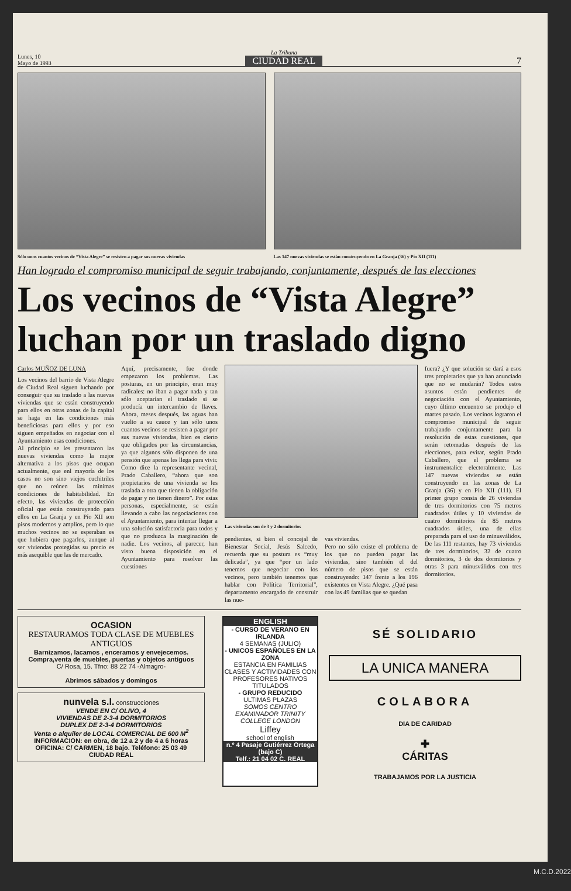Lunes, 10
Mayo de 1993
La Tribuna
CIUDAD REAL
7
Sólo unos cuantos vecinos de “Vista Alegre” se resisten a pagar sus nuevas viviendas
Las 147 nuevas viviendas se están construyendo en La Granja (36) y Pío XII (111)
Han logrado el compromiso municipal de seguir trabajando, conjuntamente, después de las elecciones
Los vecinos de “Vista Alegre” luchan por un traslado digno
Carlos MUÑOZ DE LUNA
Los vecinos del barrio de Vista Alegre de Ciudad Real siguen luchando por conseguir que su traslado a las nuevas viviendas que se están construyendo para ellos en otras zonas de la capital se haga en las condiciones más beneficiosas para ellos y por eso siguen empeñados en negociar con el Ayuntamiento esas condiciones.
Al principio se les presentaron las nuevas viviendas como la mejor alternativa a los pisos que ocupan actualmente, que enl mayoría de los casos no son sino viejos cuchitriles que no reúnen las mínimas condiciones de habitabilidad. En efecto, las viviendas de protección oficial que están construyendo para ellos en La Granja y en Pío XII son pisos modernos y amplios, pero lo que muchos vecinos no se esperaban es que hubiera que pagarlos, aunque al ser viviendas protegidas su precio es más asequible que las de mercado.
Aquí, precisamente, fue donde empezaron los problemas. Las posturas, en un principio, eran muy radicales: no iban a pagar nada y tan sólo aceptarían el traslado si se producía un intercambio de llaves. Ahora, meses después, las aguas han vuelto a su cauce y tan sólo unos cuantos vecinos se resisten a pagar por sus nuevas viviendas, bien es cierto que obligados por las circunstancias, ya que algunos sólo disponen de una pensión que apenas les llega para vivir. Como dice la representante vecinal, Prado Caballero, “ahora que son propietarios de una vivienda se les traslada a otra que tienen la obligación de pagar y no tienen dinero”. Por estas personas, especialmente, se están llevando a cabo las negociaciones con el Ayuntamiento, para intentar llegar a una solución satisfactoria para todos y que no produzca la marginación de nadie. Los vecinos, al parecer, han visto buena disposición en el Ayuntamiento para resolver las cuestiones
Las viviendas son de 3 y 2 dormitorios
pendientes, si bien el concejal de Bienestar Social, Jesús Salcedo, recuerda que su postura es “muy delicada”, ya que “por un lado tenemos que negociar con los vecinos, pero también tenemos que hablar con Política Territorial”, departamento encargado de construir las nue-
vas viviendas.
Pero no sólo existe el problema de los que no pueden pagar las viviendas, sino también el del número de pisos que se están construyendo: 147 frente a los 196 existentes en Vista Alegre. ¿Qué pasa con las 49 familias que se quedan
fuera? ¿Y que solución se dará a esos tres propietarios que ya han anunciado que no se mudarán? Todos estos asuntos están pendientes de negociación con el Ayuntamiento, cuyo último encuentro se produjo el martes pasado. Los vecinos lograron el compromiso municipal de seguir trabajando conjuntamente para la resolución de estas cuestiones, que serán retomadas después de las elecciones, para evitar, según Prado Caballero, que el problema se instrumentalice electoralmente. Las 147 nuevas viviendas se están construyendo en las zonas de La Granja (36) y en Pío XII (111). El primer grupo consta de 26 viviendas de tres dormitorios con 75 metros cuadrados útiles y 10 viviendas de cuatro dormitorios de 85 metros cuadrados útiles, una de ellas preparada para el uso de minusválidos. De las 111 restantes, hay 73 viviendas de tres dormitorios, 32 de cuatro dormitorios, 3 de dos dormitorios y otras 3 para minusválidos con tres dormitorios.
OCASION
RESTAURAMOS TODA CLASE DE MUEBLES ANTIGUOS
Barnizamos, lacamos , enceramos y envejecemos. Compra,venta de muebles, puertas y objetos antiguos
C/ Rosa, 15. Tfno: 88 22 74 -Almagro-
Abrimos sábados y domingos
nunvela s.l. construcciones
VENDE EN C/ OLIVO, 4
VIVIENDAS DE 2-3-4 DORMITORIOS
DUPLEX DE 2-3-4 DORMITORIOS
Venta o alquiler de LOCAL COMERCIAL DE 600 M<sup>2</sup>
INFORMACION: en obra, de 12 a 2 y de 4 a 6 horas
OFICINA: C/ CARMEN, 18 bajo. Teléfono: 25 03 49
CIUDAD REAL
ENGLISH
- CURSO DE VERANO EN IRLANDA
4 SEMANAS (JULIO)
- UNICOS ESPAÑOLES EN LA ZONA
ESTANCIA EN FAMILIAS CLASES Y ACTIVIDADES CON PROFESORES NATIVOS TITULADOS
- GRUPO REDUCIDO
ULTIMAS PLAZAS
SOMOS CENTRO EXAMINADOR TRINITY COLLEGE LONDON
Liffey
school of english
n.º 4 Pasaje Gutiérrez Ortega (bajo C)
Telf.: 21 04 02 C. REAL
SÉ SOLIDARIO
LA UNICA MANERA
COLABORA
DIA DE CARIDAD
✚
CÁRITAS
TRABAJAMOS POR LA JUSTICIA
M.C.D.2022